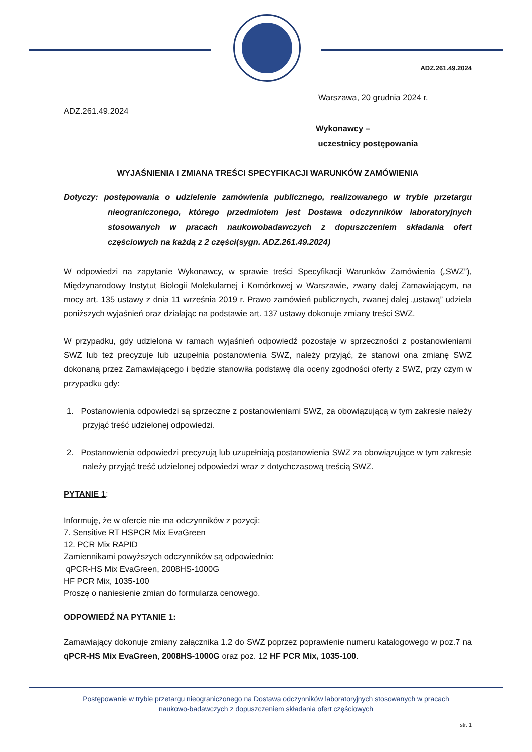ADZ.261.49.2024
Warszawa, 20 grudnia 2024 r.
ADZ.261.49.2024
Wykonawcy –
uczestnicy postępowania
WYJAŚNIENIA I ZMIANA TREŚCI SPECYFIKACJI WARUNKÓW ZAMÓWIENIA
Dotyczy: postępowania o udzielenie zamówienia publicznego, realizowanego w trybie przetargu nieograniczonego, którego przedmiotem jest Dostawa odczynników laboratoryjnych stosowanych w pracach naukowobadawczych z dopuszczeniem składania ofert częściowych na każdą z 2 części(sygn. ADZ.261.49.2024)
W odpowiedzi na zapytanie Wykonawcy, w sprawie treści Specyfikacji Warunków Zamówienia („SWZ”), Międzynarodowy Instytut Biologii Molekularnej i Komórkowej w Warszawie, zwany dalej Zamawiającym, na mocy art. 135 ustawy z dnia 11 września 2019 r. Prawo zamówień publicznych, zwanej dalej „ustawą” udziela poniższych wyjaśnień oraz działając na podstawie art. 137 ustawy dokonuje zmiany treści SWZ.
W przypadku, gdy udzielona w ramach wyjaśnień odpowiedź pozostaje w sprzeczności z postanowieniami SWZ lub też precyzuje lub uzupełnia postanowienia SWZ, należy przyjąć, że stanowi ona zmianę SWZ dokonaną przez Zamawiającego i będzie stanowiła podstawę dla oceny zgodności oferty z SWZ, przy czym w przypadku gdy:
1. Postanowienia odpowiedzi są sprzeczne z postanowieniami SWZ, za obowiązującą w tym zakresie należy przyjąć treść udzielonej odpowiedzi.
2. Postanowienia odpowiedzi precyzują lub uzupełniają postanowienia SWZ za obowiązujące w tym zakresie należy przyjąć treść udzielonej odpowiedzi wraz z dotychczasową treścią SWZ.
PYTANIE 1:
Informuję, że w ofercie nie ma odczynników z pozycji:
7. Sensitive RT HSPCR Mix EvaGreen
12. PCR Mix RAPID
Zamiennikami powyższych odczynników są odpowiednio:
qPCR-HS Mix EvaGreen, 2008HS-1000G
HF PCR Mix, 1035-100
Proszę o naniesienie zmian do formularza cenowego.
ODPOWIEDŹ NA PYTANIE 1:
Zamawiający dokonuje zmiany załącznika 1.2 do SWZ poprzez poprawienie numeru katalogowego w poz.7 na qPCR-HS Mix EvaGreen, 2008HS-1000G oraz poz. 12 HF PCR Mix, 1035-100.
Postępowanie w trybie przetargu nieograniczonego na Dostawa odczynników laboratoryjnych stosowanych w pracach
naukowo-badawczych z dopuszczeniem składania ofert częściowych
str. 1